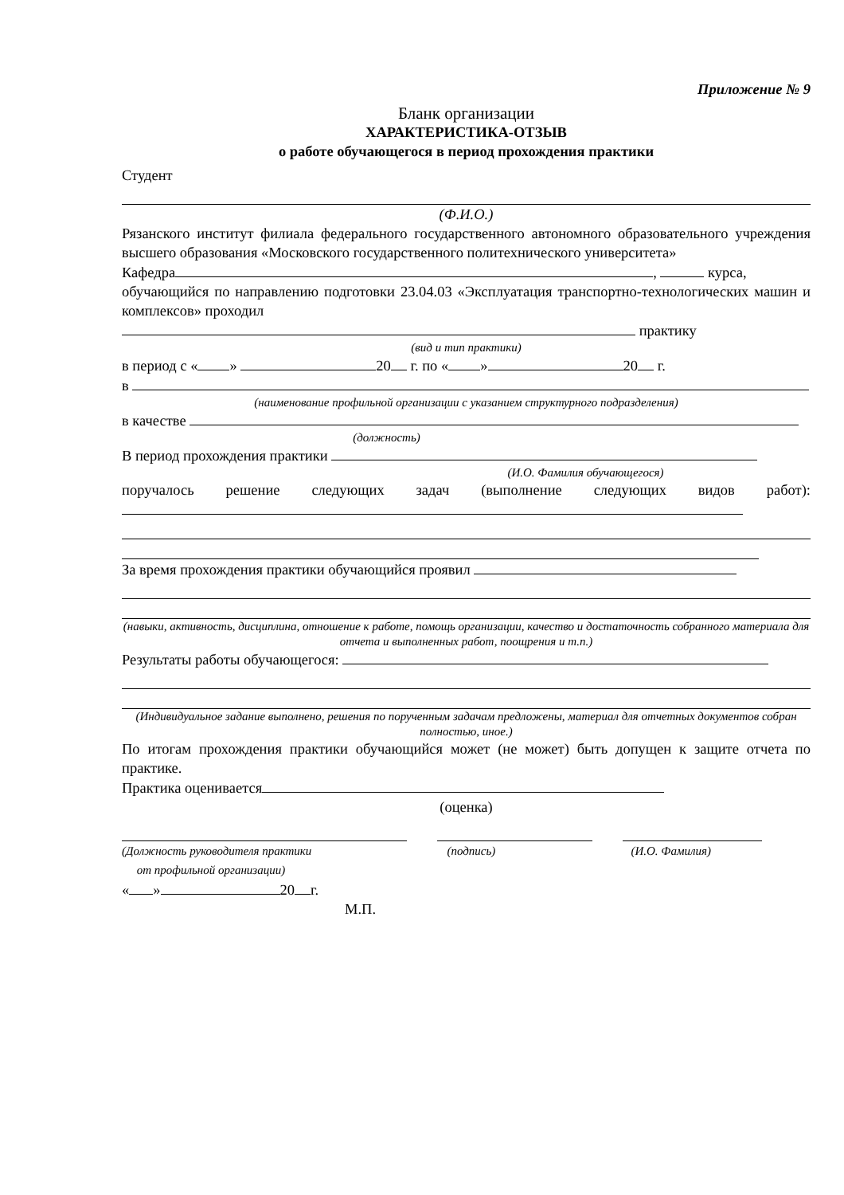Приложение № 9
Бланк организации
ХАРАКТЕРИСТИКА-ОТЗЫВ
о работе обучающегося в период прохождения практики
Студент
(Ф.И.О.)
Рязанского институт филиала федерального государственного автономного образовательного учреждения высшего образования «Московского государственного политехнического университета»
Кафедра , курса,
обучающийся по направлению подготовки 23.04.03 «Эксплуатация транспортно-технологических машин и комплексов» проходил
практику
(вид и тип практики)
в период с « » 20 г. по « » 20 г.
в
(наименование профильной организации с указанием структурного подразделения)
в качестве
(должность)
В период прохождения практики
(И.О. Фамилия обучающегося)
поручалось решение следующих задач (выполнение следующих видов работ):
За время прохождения практики обучающийся проявил
(навыки, активность, дисциплина, отношение к работе, помощь организации, качество и достаточность собранного материала для отчета и выполненных работ, поощрения и т.п.)
Результаты работы обучающегося:
(Индивидуальное задание выполнено, решения по порученным задачам предложены, материал для отчетных документов собран полностью, иное.)
По итогам прохождения практики обучающийся может (не может) быть допущен к защите отчета по практике.
Практика оценивается
(оценка)
(Должность руководителя практики
от профильной организации) (подпись) (И.О. Фамилия)
« » 20 г.
М.П.